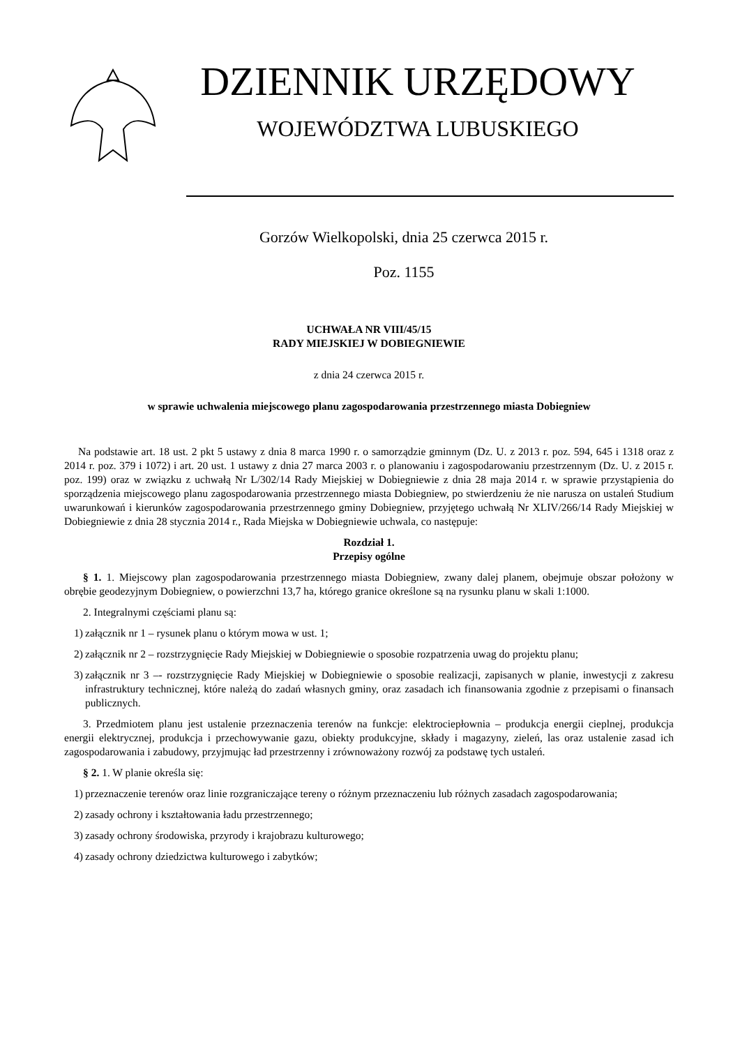DZIENNIK URZĘDOWY
WOJEWÓDZTWA LUBUSKIEGO
Gorzów Wielkopolski, dnia 25 czerwca 2015 r.
Poz. 1155
UCHWAŁA NR VIII/45/15
RADY MIEJSKIEJ W DOBIEGNIEWIE
z dnia 24 czerwca 2015 r.
w sprawie uchwalenia miejscowego planu zagospodarowania przestrzennego miasta Dobiegniew
Na podstawie art. 18 ust. 2 pkt 5 ustawy z dnia 8 marca 1990 r. o samorządzie gminnym (Dz. U. z 2013 r. poz. 594, 645 i 1318 oraz z 2014 r. poz. 379 i 1072) i art. 20 ust. 1 ustawy z dnia 27 marca 2003 r. o planowaniu i zagospodarowaniu przestrzennym (Dz. U. z 2015 r. poz. 199) oraz w związku z uchwałą Nr L/302/14 Rady Miejskiej w Dobiegniewie z dnia 28 maja 2014 r. w sprawie przystąpienia do sporządzenia miejscowego planu zagospodarowania przestrzennego miasta Dobiegniew, po stwierdzeniu że nie narusza on ustaleń Studium uwarunkowań i kierunków zagospodarowania przestrzennego gminy Dobiegniew, przyjętego uchwałą Nr XLIV/266/14 Rady Miejskiej w Dobiegniewie z dnia 28 stycznia 2014 r., Rada Miejska w Dobiegniewie uchwala, co następuje:
Rozdział 1.
Przepisy ogólne
§ 1. 1. Miejscowy plan zagospodarowania przestrzennego miasta Dobiegniew, zwany dalej planem, obejmuje obszar położony w obrębie geodezyjnym Dobiegniew, o powierzchni 13,7 ha, którego granice określone są na rysunku planu w skali 1:1000.
2. Integralnymi częściami planu są:
1) załącznik nr 1 – rysunek planu o którym mowa w ust. 1;
2) załącznik nr 2 – rozstrzygnięcie Rady Miejskiej w Dobiegniewie o sposobie rozpatrzenia uwag do projektu planu;
3) załącznik nr 3 –- rozstrzygnięcie Rady Miejskiej w Dobiegniewie o sposobie realizacji, zapisanych w planie, inwestycji z zakresu infrastruktury technicznej, które należą do zadań własnych gminy, oraz zasadach ich finansowania zgodnie z przepisami o finansach publicznych.
3. Przedmiotem planu jest ustalenie przeznaczenia terenów na funkcje: elektrociepłownia – produkcja energii cieplnej, produkcja energii elektrycznej, produkcja i przechowywanie gazu, obiekty produkcyjne, składy i magazyny, zieleń, las oraz ustalenie zasad ich zagospodarowania i zabudowy, przyjmując ład przestrzenny i zrównoważony rozwój za podstawę tych ustaleń.
§ 2. 1. W planie określa się:
1) przeznaczenie terenów oraz linie rozgraniczające tereny o różnym przeznaczeniu lub różnych zasadach zagospodarowania;
2) zasady ochrony i kształtowania ładu przestrzennego;
3) zasady ochrony środowiska, przyrody i krajobrazu kulturowego;
4) zasady ochrony dziedzictwa kulturowego i zabytków;